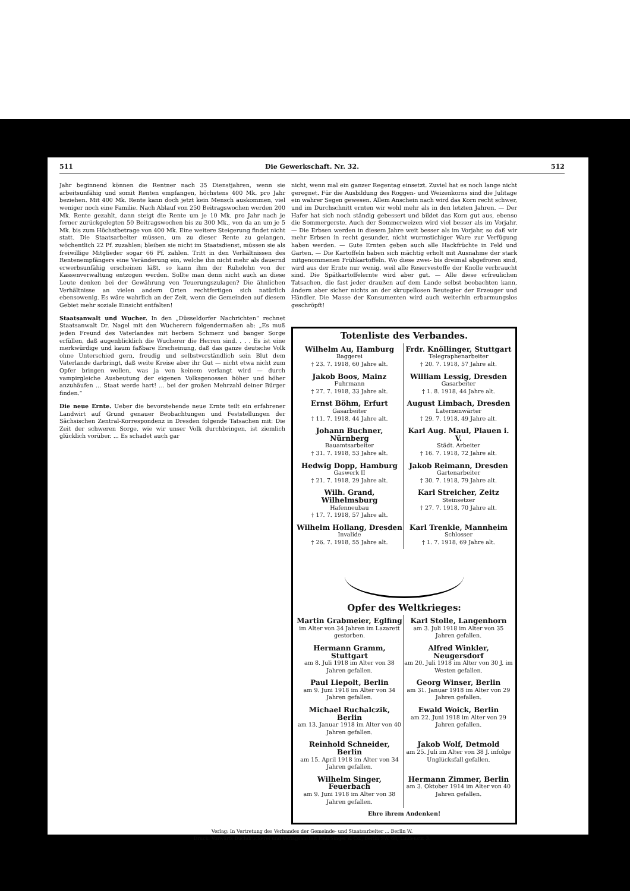511 Die Gewerkschaft. Nr. 32. 512
Jahr beginnend können die Rentner nach 35 Dienstjahren, wenn sie arbeitsunfähig und somit Renten empfangen, höchstens 400 Mk. pro Jahr beziehen. Mit 400 Mk. Rente kann doch jetzt kein Mensch auskommen, viel weniger noch eine Familie. Nach Ablauf von 250 Beitragswochen werden 200 Mk. Rente gezahlt, dann steigt die Rente um je 10 Mk. pro Jahr nach je ferner zurückgelegten 50 Beitragswochen bis zu 300 Mk., von da an um je 5 Mk. bis zum Höchstbetrage von 400 Mk. Eine weitere Steigerung findet nicht statt. Die Staatsarbeiter müssen, um zu dieser Rente zu gelangen, wöchentlich 22 Pf. zuzahlen; bleiben sie nicht im Staatsdienst, müssen sie als freiwillige Mitglieder sogar 66 Pf. zahlen. Tritt in den Verhältnissen des Rentenempfängers eine Veränderung ein, welche ihn nicht mehr als dauernd erwerbsunfähig erscheinen läßt, so kann ihm der Ruhelohn von der Kassenverwaltung entzogen werden. Sollte man denn nicht auch an diese Leute denken bei der Gewährung von Teuerungszulagen? Die ähnlichen Verhältnisse an vielen andern Orten rechtfertigen sich natürlich ebensowenig. Es wäre wahrlich an der Zeit, wenn die Gemeinden auf diesem Gebiet mehr soziale Einsicht entfalten!
Staatsanwalt und Wucher. In den „Düsseldorfer Nachrichten“ rechnet Staatsanwalt Dr. Nagel mit den Wucherern folgendermaßen ab: „Es muß jeden Freund des Vaterlandes mit herbem Schmerz und banger Sorge erfüllen, daß augenblicklich die Wucherer die Herren sind. . . . Es ist eine merkwürdige und kaum faßbare Erscheinung, daß das ganze deutsche Volk ohne Unterschied gern, freudig und selbstverständlich sein Blut dem Vaterlande darbringt, daß weite Kreise aber ihr Gut — nicht etwa nicht zum Opfer bringen wollen, was ja von keinem verlangt wird — durch vampirgleiche Ausbeutung der eigenen Volksgenossen höher und höher anzuhäufen ... Staat werde hart! ... bei der großen Mehrzahl deiner Bürger finden.“
Die neue Ernte. Ueber die bevorstehende neue Ernte teilt ein erfahrener Landwirt auf Grund genauer Beobachtungen und Feststellungen der Sächsischen Zentral-Korrespondenz in Dresden folgende Tatsachen mit: Die Zeit der schweren Sorge, wie wir unser Volk durchbringen, ist ziemlich glücklich vorüber. ... Es schadet auch gar
nicht, wenn mal ein ganzer Regentag einsetzt. Zuviel hat es noch lange nicht geregnet. Für die Ausbildung des Roggen- und Weizenkorns sind die Julitage ein wahrer Segen gewesen. Allem Anschein nach wird das Korn recht schwer, und im Durchschnitt ernten wir wohl mehr als in den letzten Jahren. — Der Hafer hat sich noch ständig gebessert und bildet das Korn gut aus, ebenso die Sommergerste. Auch der Sommerweizen wird viel besser als im Vorjahr. — Die Erbsen werden in diesem Jahre weit besser als im Vorjahr, so daß wir mehr Erbsen in recht gesunder, nicht wurmstichiger Ware zur Verfügung haben werden. — Gute Ernten geben auch alle Hackfrüchte in Feld und Garten. — Die Kartoffeln haben sich mächtig erholt mit Ausnahme der stark mitgenommenen Frühkartoffeln. Wo diese zwei- bis dreimal abgefroren sind, wird aus der Ernte nur wenig, weil alle Reservestoffe der Knolle verbraucht sind. Die Spätkartoffelernte wird aber gut. — Alle diese erfreulichen Tatsachen, die fast jeder draußen auf dem Lande selbst beobachten kann, ändern aber sicher nichts an der skrupellosen Beutegier der Erzeuger und Händler. Die Masse der Konsumenten wird auch weiterhin erbarmungslos geschröpft!
Totenliste des Verbandes.
Wilhelm Au, Hamburg
Baggerei
† 23. 7. 1918, 60 Jahre alt.
Frdr. Knöllinger, Stuttgart
Telegraphenarbeiter
† 20. 7. 1918, 57 Jahre alt.
Jakob Boos, Mainz
Fuhrmann
† 27. 7. 1918, 33 Jahre alt.
William Lessig, Dresden
Gasarbeiter
† 1. 8. 1918, 44 Jahre alt.
Ernst Böhm, Erfurt
Gasarbeiter
† 11. 7. 1918, 44 Jahre alt.
August Limbach, Dresden
Laternenwärter
† 29. 7. 1918, 49 Jahre alt.
Johann Buchner, Nürnberg
Bauamtsarbeiter
† 31. 7. 1918, 53 Jahre alt.
Karl Aug. Maul, Plauen i. V.
Städt. Arbeiter
† 16. 7. 1918, 72 Jahre alt.
Hedwig Dopp, Hamburg
Gaswerk II
† 21. 7. 1918, 29 Jahre alt.
Jakob Reimann, Dresden
Gartenarbeiter
† 30. 7. 1918, 79 Jahre alt.
Wilh. Grand, Wilhelmsburg
Hafenneubau
† 17. 7. 1918, 57 Jahre alt.
Karl Streicher, Zeitz
Steinsetzer
† 27. 7. 1918, 70 Jahre alt.
Wilhelm Hollang, Dresden
Invalide
† 26. 7. 1918, 55 Jahre alt.
Karl Trenkle, Mannheim
Schlosser
† 1. 7. 1918, 69 Jahre alt.
Opfer des Weltkrieges:
Martin Grabmeier, Eglfing
im Alter von 34 Jahren im Lazarett gestorben.
Karl Stolle, Langenhorn
am 3. Juli 1918 im Alter von 35 Jahren gefallen.
Hermann Gramm, Stuttgart
am 8. Juli 1918 im Alter von 38 Jahren gefallen.
Alfred Winkler, Neugersdorf
am 20. Juli 1918 im Alter von 30 J. im Westen gefallen.
Paul Liepolt, Berlin
am 9. Juni 1918 im Alter von 34 Jahren gefallen.
Georg Winser, Berlin
am 31. Januar 1918 im Alter von 29 Jahren gefallen.
Michael Ruchalczik, Berlin
am 13. Januar 1918 im Alter von 40 Jahren gefallen.
Ewald Woick, Berlin
am 22. Juni 1918 im Alter von 29 Jahren gefallen.
Reinhold Schneider, Berlin
am 15. April 1918 im Alter von 34 Jahren gefallen.
Jakob Wolf, Detmold
am 25. Juli im Alter von 38 J. infolge Unglücksfall gefallen.
Wilhelm Singer, Feuerbach
am 9. Juni 1918 im Alter von 38 Jahren gefallen.
Hermann Zimmer, Berlin
am 3. Oktober 1914 im Alter von 40 Jahren gefallen.
Ehre ihrem Andenken!
Verlag: In Vertretung des Verbandes der Gemeinde- und Staatsarbeiter ... Berlin W.
Druck: Vorwärts Buchdruckerei und Verlagsanstalt Paul Singer & Co., Berlin SW. 68, Lindenstr. 3.